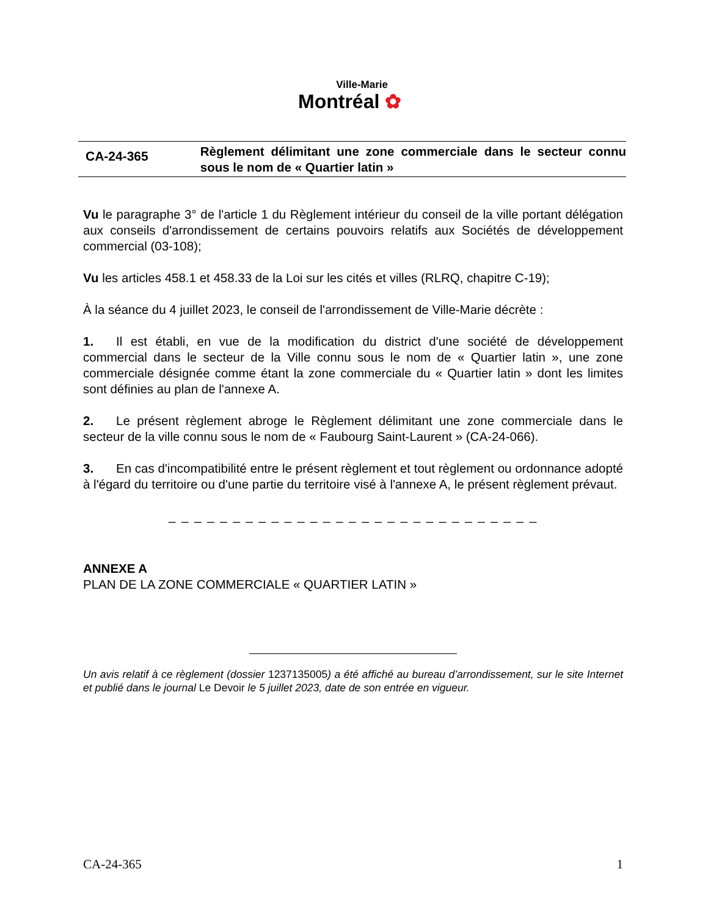Ville-Marie
Montréal ✿
CA-24-365
Règlement délimitant une zone commerciale dans le secteur connu sous le nom de « Quartier latin »
Vu le paragraphe 3° de l'article 1 du Règlement intérieur du conseil de la ville portant délégation aux conseils d'arrondissement de certains pouvoirs relatifs aux Sociétés de développement commercial (03-108);
Vu les articles 458.1 et 458.33 de la Loi sur les cités et villes (RLRQ, chapitre C-19);
À la séance du 4 juillet 2023, le conseil de l'arrondissement de Ville-Marie décrète :
1. Il est établi, en vue de la modification du district d'une société de développement commercial dans le secteur de la Ville connu sous le nom de « Quartier latin », une zone commerciale désignée comme étant la zone commerciale du « Quartier latin » dont les limites sont définies au plan de l'annexe A.
2. Le présent règlement abroge le Règlement délimitant une zone commerciale dans le secteur de la ville connu sous le nom de « Faubourg Saint-Laurent » (CA-24-066).
3. En cas d'incompatibilité entre le présent règlement et tout règlement ou ordonnance adopté à l'égard du territoire ou d'une partie du territoire visé à l'annexe A, le présent règlement prévaut.
_ _ _ _ _ _ _ _ _ _ _ _ _ _ _ _ _ _ _ _ _ _ _ _ _ _ _ _ _
ANNEXE A
PLAN DE LA ZONE COMMERCIALE « QUARTIER LATIN »
Un avis relatif à ce règlement (dossier 1237135005) a été affiché au bureau d’arrondissement, sur le site Internet et publié dans le journal Le Devoir le 5 juillet 2023, date de son entrée en vigueur.
CA-24-365 1